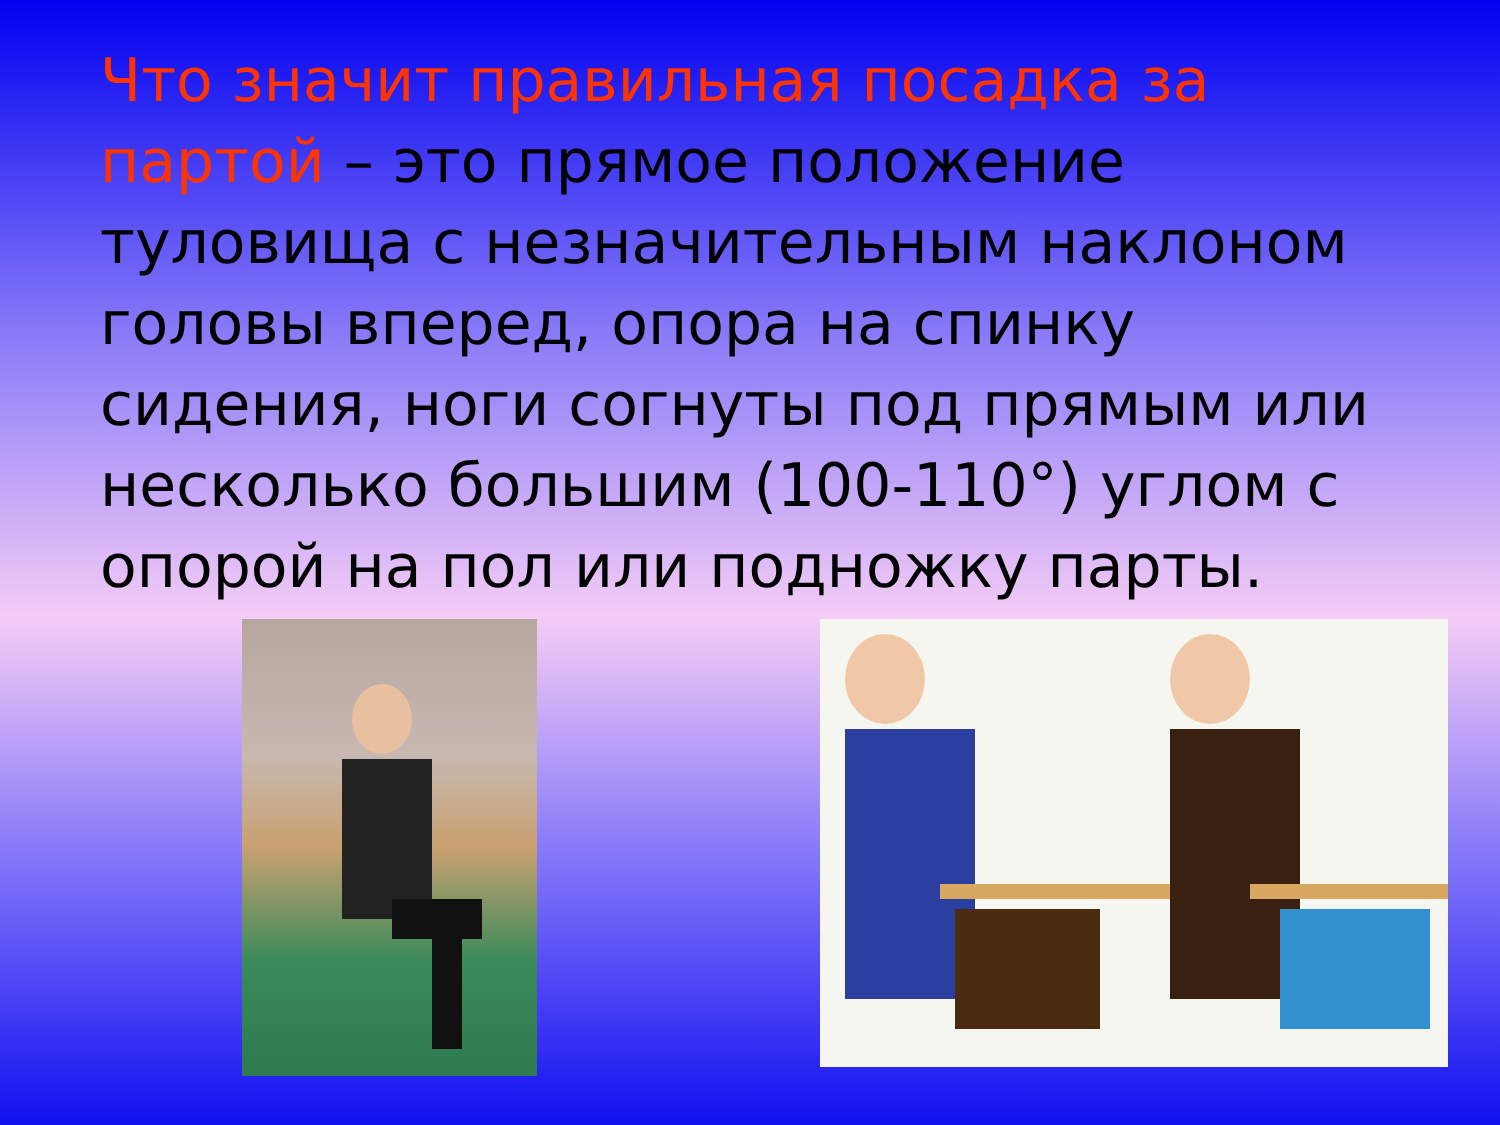Что значит правильная посадка за партой – это прямое положение туловища с незначительным наклоном головы вперед, опора на спинку сидения, ноги согнуты под прямым или несколько большим (100-110°) углом с опорой на пол или подножку парты.